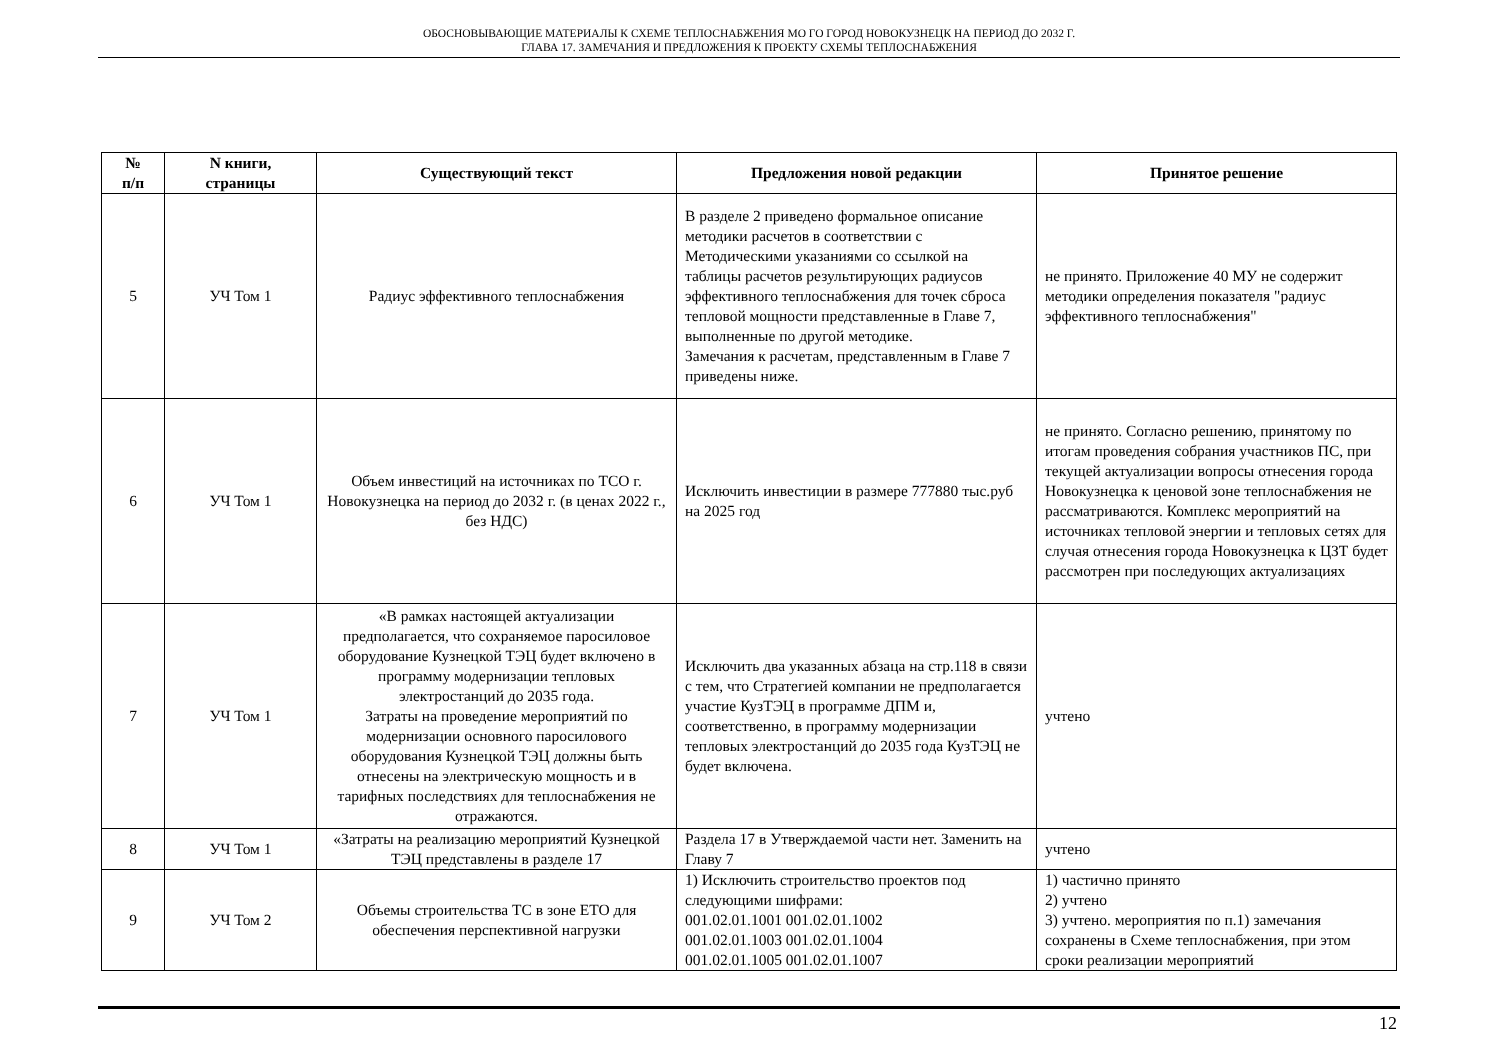ОБОСНОВЫВАЮЩИЕ МАТЕРИАЛЫ К СХЕМЕ ТЕПЛОСНАБЖЕНИЯ МО ГО ГОРОД НОВОКУЗНЕЦК НА ПЕРИОД ДО 2032 Г.
ГЛАВА 17. ЗАМЕЧАНИЯ И ПРЕДЛОЖЕНИЯ К ПРОЕКТУ СХЕМЫ ТЕПЛОСНАБЖЕНИЯ
| № п/п | N книги, страницы | Существующий текст | Предложения новой редакции | Принятое решение |
| --- | --- | --- | --- | --- |
| 5 | УЧ Том 1 | Радиус эффективного теплоснабжения | В разделе 2 приведено формальное описание методики расчетов в соответствии с Методическими указаниями со ссылкой на таблицы расчетов результирующих радиусов эффективного теплоснабжения для точек сброса тепловой мощности представленные в Главе 7, выполненные по другой методике. Замечания к расчетам, представленным в Главе 7 приведены ниже. | не принято. Приложение 40 МУ не содержит методики определения показателя "радиус эффективного теплоснабжения" |
| 6 | УЧ Том 1 | Объем инвестиций на источниках по ТСО г. Новокузнецка на период до 2032 г. (в ценах 2022 г., без НДС) | Исключить инвестиции в размере 777880 тыс.руб на 2025 год | не принято. Согласно решению, принятому по итогам проведения собрания участников ПС, при текущей актуализации вопросы отнесения города Новокузнецка к ценовой зоне теплоснабжения не рассматриваются. Комплекс мероприятий на источниках тепловой энергии и тепловых сетях для случая отнесения города Новокузнецка к ЦЗТ будет рассмотрен при последующих актуализациях |
| 7 | УЧ Том 1 | «В рамках настоящей актуализации предполагается, что сохраняемое паросиловое оборудование Кузнецкой ТЭЦ будет включено в программу модернизации тепловых электростанций до 2035 года. Затраты на проведение мероприятий по модернизации основного паросилового оборудования Кузнецкой ТЭЦ должны быть отнесены на электрическую мощность и в тарифных последствиях для теплоснабжения не отражаются. | Исключить два указанных абзаца на стр.118 в связи с тем, что Стратегией компании не предполагается участие КузТЭЦ в программе ДПМ и, соответственно, в программу модернизации тепловых электростанций до 2035 года КузТЭЦ не будет включена. | учтено |
| 8 | УЧ Том 1 | «Затраты на реализацию мероприятий Кузнецкой ТЭЦ представлены в разделе 17 | Раздела 17 в Утверждаемой части нет. Заменить на Главу 7 | учтено |
| 9 | УЧ Том 2 | Объемы строительства ТС в зоне ЕТО для обеспечения перспективной нагрузки | 1) Исключить строительство проектов под следующими шифрами: 001.02.01.1001 001.02.01.1002 001.02.01.1003 001.02.01.1004 001.02.01.1005 001.02.01.1007 | 1) частично принято 2) учтено 3) учтено. мероприятия по п.1) замечания сохранены в Схеме теплоснабжения, при этом сроки реализации мероприятий |
12